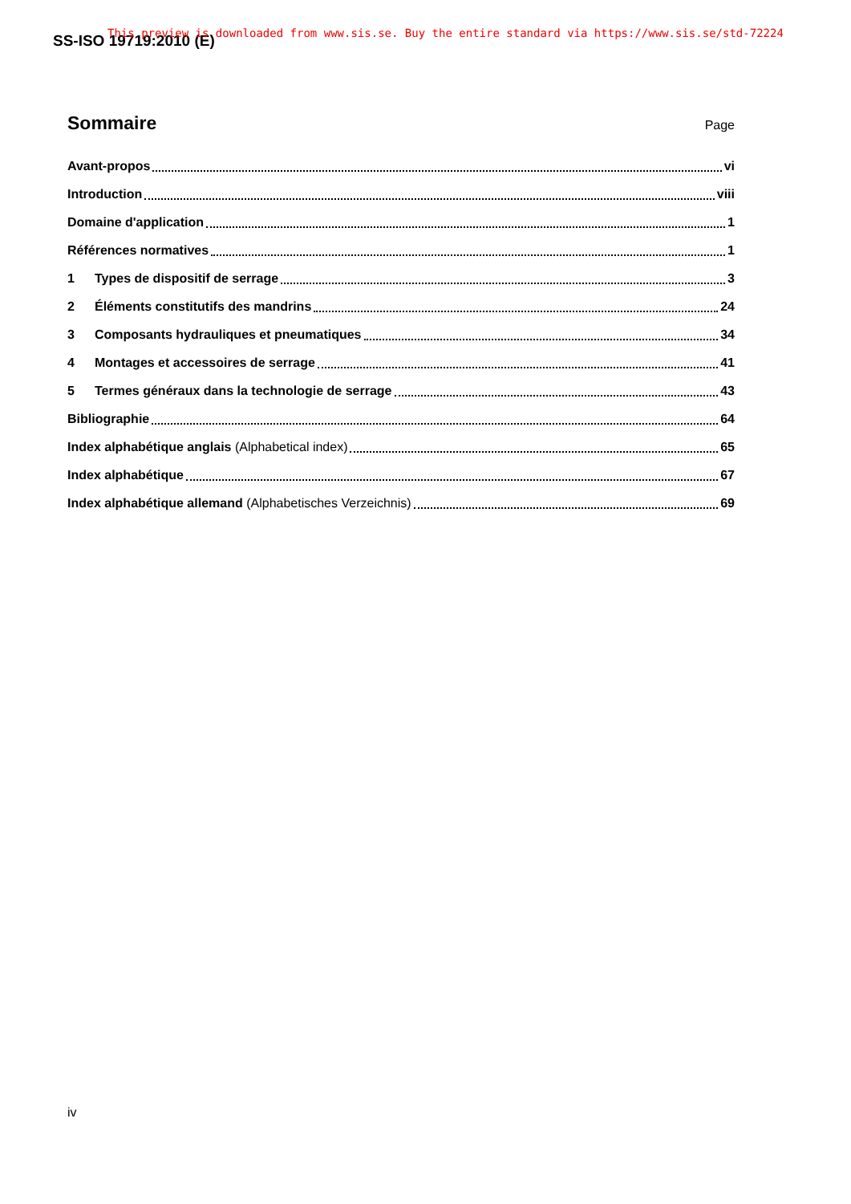SS-ISO 19719:2010 (E)
This preview is downloaded from www.sis.se. Buy the entire standard via https://www.sis.se/std-72224
Sommaire Page
Avant-propos vi
Introduction viii
Domaine d'application 1
Références normatives 1
1 Types de dispositif de serrage 3
2 Éléments constitutifs des mandrins 24
3 Composants hydrauliques et pneumatiques 34
4 Montages et accessoires de serrage 41
5 Termes généraux dans la technologie de serrage 43
Bibliographie 64
Index alphabétique anglais (Alphabetical index) 65
Index alphabétique 67
Index alphabétique allemand (Alphabetisches Verzeichnis) 69
iv